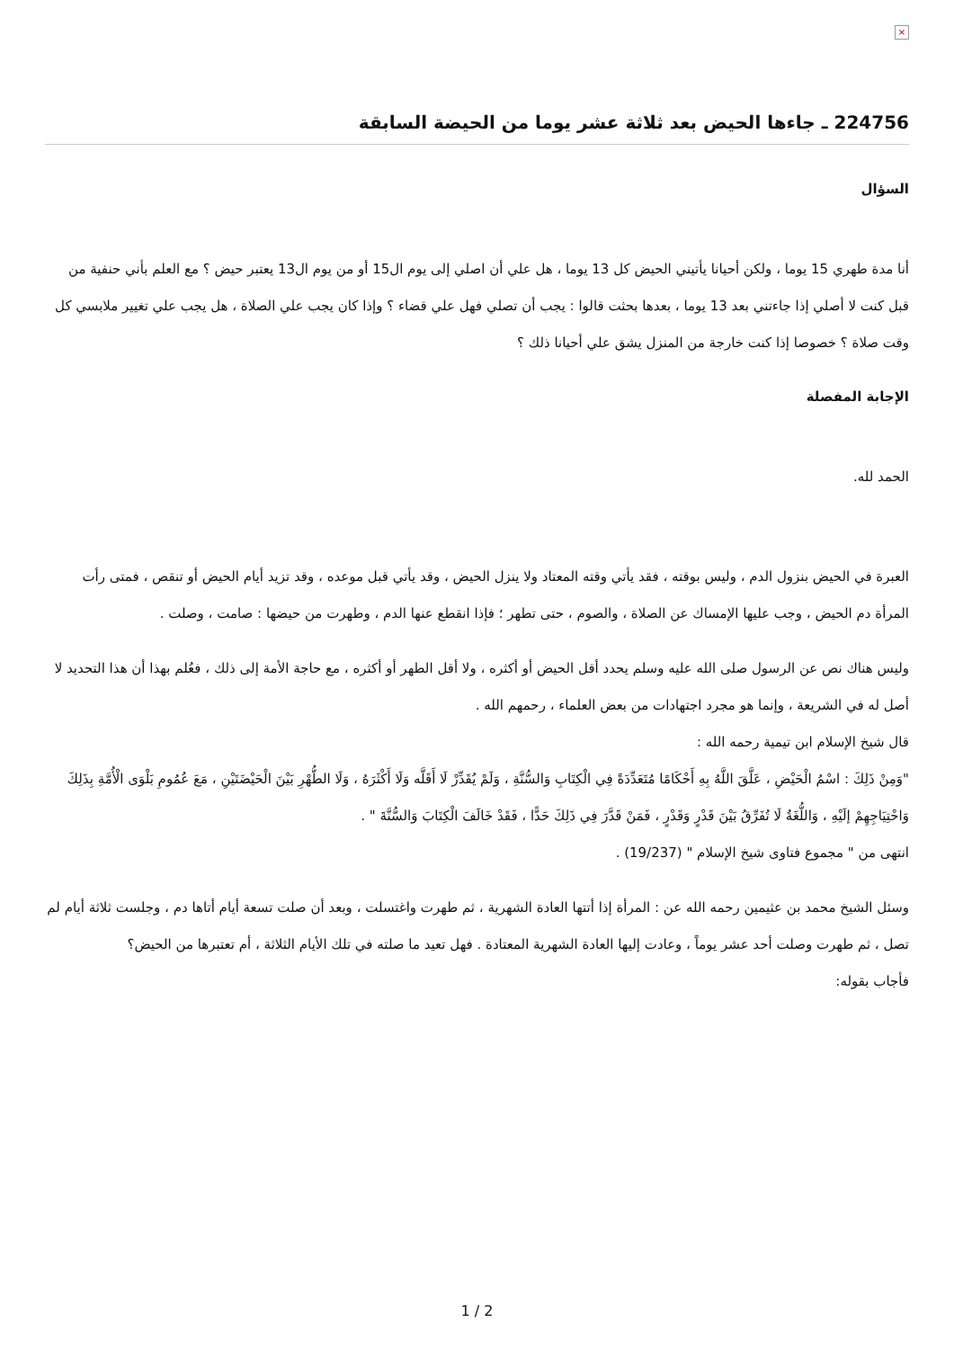×
224756 ـ جاءها الحيض بعد ثلاثة عشر يوما من الحيضة السابقة
السؤال
أنا مدة طهري 15 يوما ، ولكن أحيانا يأتيني الحيض كل 13 يوما ، هل علي أن اصلي إلى يوم ال15 أو من يوم ال13 يعتبر حيض ؟ مع العلم بأني حنفية من قبل كنت لا أصلي إذا جاءتني بعد 13 يوما ، بعدها بحثت قالوا : يجب أن تصلي فهل علي قضاء ؟ وإذا كان يجب علي الصلاة ، هل يجب علي تغيير ملابسي كل وقت صلاة ؟ خصوصا إذا كنت خارجة من المنزل يشق علي أحيانا ذلك ؟
الإجابة المفصلة
الحمد لله.
العبرة في الحيض بنزول الدم ، وليس بوقته ، فقد يأتي وقته المعتاد ولا ينزل الحيض ، وقد يأتي قبل موعده ، وقد تزيد أيام الحيض أو تنقص ، فمتى رأت المرأة دم الحيض ، وجب عليها الإمساك عن الصلاة ، والصوم ، حتى تطهر ؛ فإذا انقطع عنها الدم ، وطهرت من حيضها : صامت ، وصلت .
وليس هناك نص عن الرسول صلى الله عليه وسلم يحدد أقل الحيض أو أكثره ، ولا أقل الطهر أو أكثره ، مع حاجة الأمة إلى ذلك ، فعُلم بهذا أن هذا التحديد لا أصل له في الشريعة ، وإنما هو مجرد اجتهادات من بعض العلماء ، رحمهم الله .
قال شيخ الإسلام ابن تيمية رحمه الله :
"وَمِنْ ذَلِكَ : اسْمُ الْحَيْضِ ، عَلَّقَ اللَّهُ بِهِ أَحْكَامًا مُتَعَدِّدَةً فِي الْكِتَابِ وَالسُّنَّةِ ، وَلَمْ يُقَدِّرْ لَا أَقَلَّه وَلَا أَكْثَرَهُ ، وَلَا الطُّهْرِ بَيْنَ الْحَيْضَتَيْنِ ، مَعَ عُمُومِ بَلْوَى الْأُمَّةِ بِذَلِكَ وَاحْتِيَاجِهِمْ إلَيْهِ ، وَاللُّغَةُ لَا تُفَرِّقُ بَيْنَ قَدْرٍ وَقَدْرٍ ، فَمَنْ قَدَّرَ فِي ذَلِكَ حَدًّا ، فَقَدْ خَالَفَ الْكِتَابَ وَالسُّنَّةَ " .
انتهى من " مجموع فتاوى شيخ الإسلام " (19/237) .
وسئل الشيخ محمد بن عثيمين رحمه الله عن : المرأة إذا أتتها العادة الشهرية ، ثم طهرت واغتسلت ، وبعد أن صلت تسعة أيام أتاها دم ، وجلست ثلاثة أيام لم تصل ، ثم طهرت وصلت أحد عشر يوماً ، وعادت إليها العادة الشهرية المعتادة . فهل تعيد ما صلته في تلك الأيام الثلاثة ، أم تعتبرها من الحيض؟
فأجاب بقوله:
1 / 2